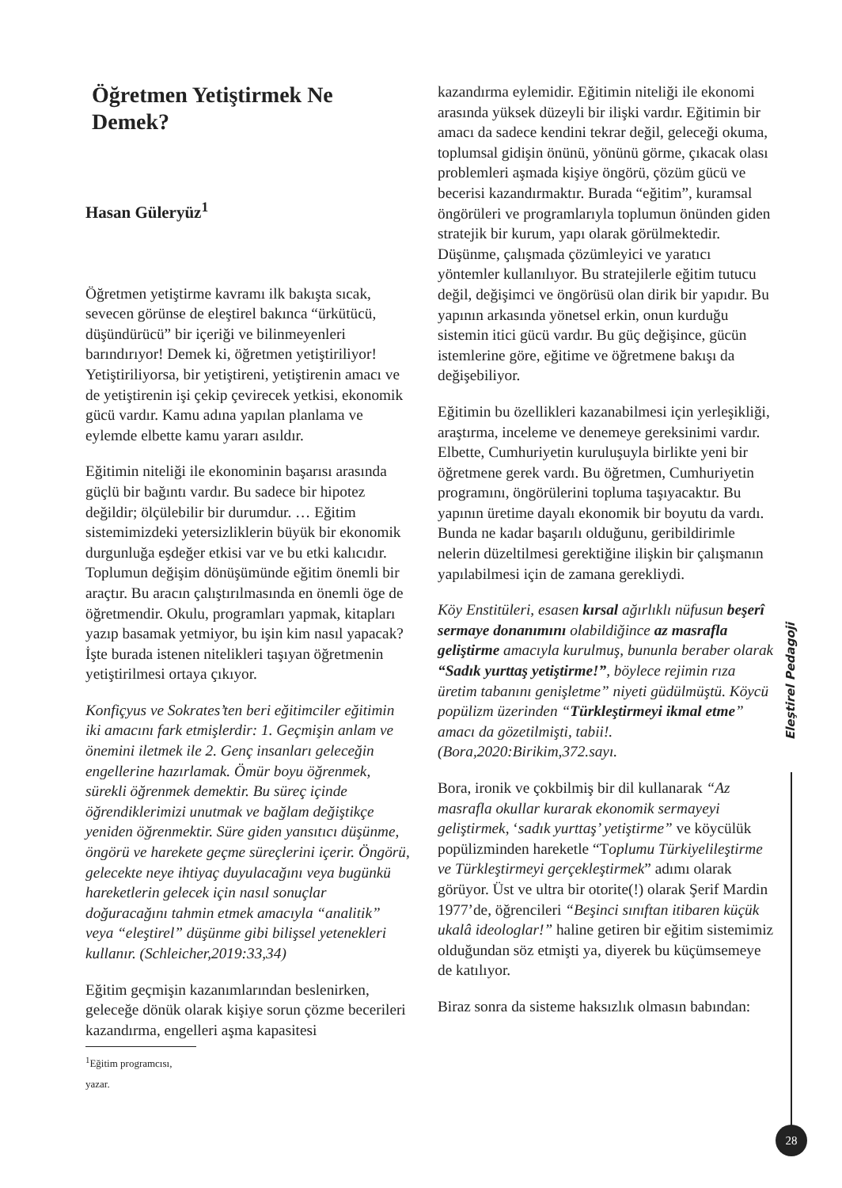Öğretmen Yetiştirmek Ne Demek?
Hasan Güleryüz<sup>1</sup>
Öğretmen yetiştirme kavramı ilk bakışta sıcak, sevecen görünse de eleştirel bakınca “ürkütücü, düşündürücü” bir içeriği ve bilinmeyenleri barındırıyor! Demek ki, öğretmen yetiştiriliyor! Yetiştiriliyorsa, bir yetiştireni, yetiştirenin amacı ve de yetiştirenin işi çekip çevirecek yetkisi, ekonomik gücü vardır. Kamu adına yapılan planlama ve eylemde elbette kamu yararı asıldır.
Eğitimin niteliği ile ekonominin başarısı arasında güçlü bir bağıntı vardır. Bu sadece bir hipotez değildir; ölçülebilir bir durumdur. … Eğitim sistemimizdeki yetersizliklerin büyük bir ekonomik durgunluğa eşdeğer etkisi var ve bu etki kalıcıdır. Toplumun değişim dönüşümünde eğitim önemli bir araçtır. Bu aracın çalıştırılmasında en önemli öge de öğretmendir. Okulu, programları yapmak, kitapları yazıp basamak yetmiyor, bu işin kim nasıl yapacak? İşte burada istenen nitelikleri taşıyan öğretmenin yetiştirilmesi ortaya çıkıyor.
Konfiçyus ve Sokrates’ten beri eğitimciler eğitimin iki amacını fark etmişlerdir: 1. Geçmişin anlam ve önemini iletmek ile 2. Genç insanları geleceğin engellerine hazırlamak. Ömür boyu öğrenmek, sürekli öğrenmek demektir. Bu süreç içinde öğrendiklerimizi unutmak ve bağlam değiştikçe yeniden öğrenmektir. Süre giden yansıtıcı düşünme, öngörü ve harekete geçme süreçlerini içerir. Öngörü, gelecekte neye ihtiyaç duyulacağını veya bugünkü hareketlerin gelecek için nasıl sonuçlar doğuracağını tahmin etmek amacıyla “analitik” veya “eleştirel” düşünme gibi bilişsel yetenekleri kullanır. (Schleicher,2019:33,34)
Eğitim geçmişin kazanımlarından beslenirken, geleceğe dönük olarak kişiye sorun çözme becerileri kazandırma, engelleri aşma kapasitesi
<sup>1</sup> Eğitim programcısı, yazar.
kazandırma eylemidir. Eğitimin niteliği ile ekonomi arasında yüksek düzeyli bir ilişki vardır. Eğitimin bir amacı da sadece kendini tekrar değil, geleceği okuma, toplumsal gidişin önünü, yönünü görme, çıkacak olası problemleri aşmada kişiye öngörü, çözüm gücü ve becerisi kazandırmaktır. Burada “eğitim”, kuramsal öngörüleri ve programlarıyla toplumun önünden giden stratejik bir kurum, yapı olarak görülmektedir. Düşünme, çalışmada çözümleyici ve yaratıcı yöntemler kullanılıyor. Bu stratejilerle eğitim tutucu değil, değişimci ve öngörüsü olan dirik bir yapıdır. Bu yapının arkasında yönetsel erkin, onun kurduğu sistemin itici gücü vardır. Bu güç değişince, gücün istemlerine göre, eğitime ve öğretmene bakışı da değişebiliyor.
Eğitimin bu özellikleri kazanabilmesi için yerleşikliği, araştırma, inceleme ve denemeye gereksinimi vardır. Elbette, Cumhuriyetin kuruluşuyla birlikte yeni bir öğretmene gerek vardı. Bu öğretmen, Cumhuriyetin programını, öngörülerini topluma taşıyacaktır. Bu yapının üretime dayalı ekonomik bir boyutu da vardı. Bunda ne kadar başarılı olduğunu, geribildirimle nelerin düzeltilmesi gerektiğine ilişkin bir çalışmanın yapılabilmesi için de zamana gerekliydi.
Köy Enstitüleri, esasen kırsal ağırlıklı nüfusun beşerî sermaye donanımını olabildiğince az masrafla geliştirme amacıyla kurulmuş, bununla beraber olarak “Sadık yurttaş yetiştirme!”, böylece rejimin rıza üretim tabanını genişletme” niyeti güdülmüştü. Köycü popülizm üzerinden “Türkleştirmeyi ikmal etme” amacı da gözetilmişti, tabii!. (Bora,2020:Birikim,372.sayı.
Bora, ironik ve çokbilmiş bir dil kullanarak “Az masrafla okullar kurarak ekonomik sermayeyi geliştirmek, ‘sadık yurttaş’ yetiştirme” ve köycülük popülizminden hareketle “Toplumu Türkiyelileştirme ve Türkleştirmeyi gerçekleştirmek” adımı olarak görüyor. Üst ve ultra bir otorite(!) olarak Şerif Mardin 1977’de, öğrencileri “Beşinci sınıftan itibaren küçük ukalâ ideologlar!” haline getiren bir eğitim sistemimiz olduğundan söz etmişti ya, diyerek bu küçümsemeye de katılıyor.
Biraz sonra da sisteme haksızlık olmasın babından:
Eleştirel Pedagoji
28